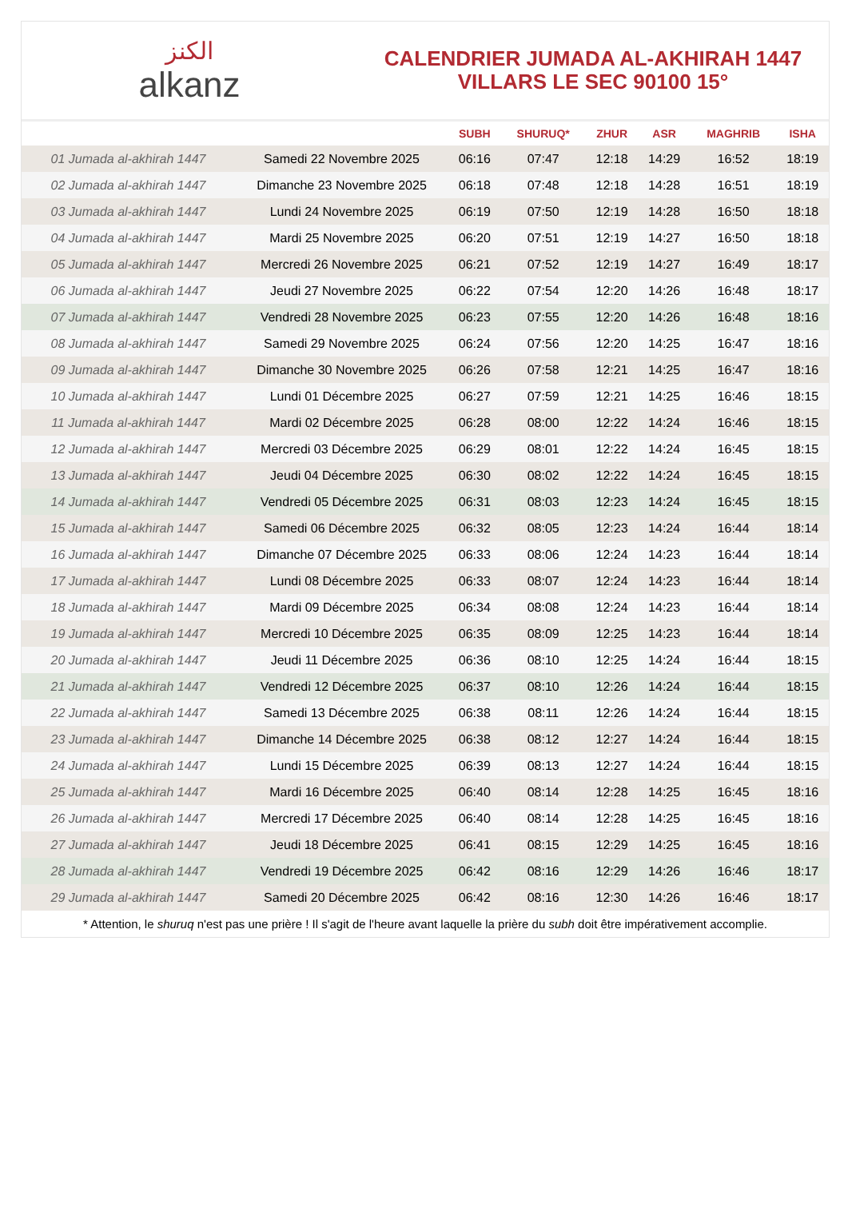ﺍﻟﻜﻨﺰ
alkanz
CALENDRIER JUMADA AL-AKHIRAH 1447
VILLARS LE SEC 90100 15°
| | | SUBH | SHURUQ* | ZHUR | ASR | MAGHRIB | ISHA |
| --- | --- | --- | --- | --- | --- | --- | --- |
| 01 Jumada al-akhirah 1447 | Samedi 22 Novembre 2025 | 06:16 | 07:47 | 12:18 | 14:29 | 16:52 | 18:19 |
| 02 Jumada al-akhirah 1447 | Dimanche 23 Novembre 2025 | 06:18 | 07:48 | 12:18 | 14:28 | 16:51 | 18:19 |
| 03 Jumada al-akhirah 1447 | Lundi 24 Novembre 2025 | 06:19 | 07:50 | 12:19 | 14:28 | 16:50 | 18:18 |
| 04 Jumada al-akhirah 1447 | Mardi 25 Novembre 2025 | 06:20 | 07:51 | 12:19 | 14:27 | 16:50 | 18:18 |
| 05 Jumada al-akhirah 1447 | Mercredi 26 Novembre 2025 | 06:21 | 07:52 | 12:19 | 14:27 | 16:49 | 18:17 |
| 06 Jumada al-akhirah 1447 | Jeudi 27 Novembre 2025 | 06:22 | 07:54 | 12:20 | 14:26 | 16:48 | 18:17 |
| 07 Jumada al-akhirah 1447 | Vendredi 28 Novembre 2025 | 06:23 | 07:55 | 12:20 | 14:26 | 16:48 | 18:16 |
| 08 Jumada al-akhirah 1447 | Samedi 29 Novembre 2025 | 06:24 | 07:56 | 12:20 | 14:25 | 16:47 | 18:16 |
| 09 Jumada al-akhirah 1447 | Dimanche 30 Novembre 2025 | 06:26 | 07:58 | 12:21 | 14:25 | 16:47 | 18:16 |
| 10 Jumada al-akhirah 1447 | Lundi 01 Décembre 2025 | 06:27 | 07:59 | 12:21 | 14:25 | 16:46 | 18:15 |
| 11 Jumada al-akhirah 1447 | Mardi 02 Décembre 2025 | 06:28 | 08:00 | 12:22 | 14:24 | 16:46 | 18:15 |
| 12 Jumada al-akhirah 1447 | Mercredi 03 Décembre 2025 | 06:29 | 08:01 | 12:22 | 14:24 | 16:45 | 18:15 |
| 13 Jumada al-akhirah 1447 | Jeudi 04 Décembre 2025 | 06:30 | 08:02 | 12:22 | 14:24 | 16:45 | 18:15 |
| 14 Jumada al-akhirah 1447 | Vendredi 05 Décembre 2025 | 06:31 | 08:03 | 12:23 | 14:24 | 16:45 | 18:15 |
| 15 Jumada al-akhirah 1447 | Samedi 06 Décembre 2025 | 06:32 | 08:05 | 12:23 | 14:24 | 16:44 | 18:14 |
| 16 Jumada al-akhirah 1447 | Dimanche 07 Décembre 2025 | 06:33 | 08:06 | 12:24 | 14:23 | 16:44 | 18:14 |
| 17 Jumada al-akhirah 1447 | Lundi 08 Décembre 2025 | 06:33 | 08:07 | 12:24 | 14:23 | 16:44 | 18:14 |
| 18 Jumada al-akhirah 1447 | Mardi 09 Décembre 2025 | 06:34 | 08:08 | 12:24 | 14:23 | 16:44 | 18:14 |
| 19 Jumada al-akhirah 1447 | Mercredi 10 Décembre 2025 | 06:35 | 08:09 | 12:25 | 14:23 | 16:44 | 18:14 |
| 20 Jumada al-akhirah 1447 | Jeudi 11 Décembre 2025 | 06:36 | 08:10 | 12:25 | 14:24 | 16:44 | 18:15 |
| 21 Jumada al-akhirah 1447 | Vendredi 12 Décembre 2025 | 06:37 | 08:10 | 12:26 | 14:24 | 16:44 | 18:15 |
| 22 Jumada al-akhirah 1447 | Samedi 13 Décembre 2025 | 06:38 | 08:11 | 12:26 | 14:24 | 16:44 | 18:15 |
| 23 Jumada al-akhirah 1447 | Dimanche 14 Décembre 2025 | 06:38 | 08:12 | 12:27 | 14:24 | 16:44 | 18:15 |
| 24 Jumada al-akhirah 1447 | Lundi 15 Décembre 2025 | 06:39 | 08:13 | 12:27 | 14:24 | 16:44 | 18:15 |
| 25 Jumada al-akhirah 1447 | Mardi 16 Décembre 2025 | 06:40 | 08:14 | 12:28 | 14:25 | 16:45 | 18:16 |
| 26 Jumada al-akhirah 1447 | Mercredi 17 Décembre 2025 | 06:40 | 08:14 | 12:28 | 14:25 | 16:45 | 18:16 |
| 27 Jumada al-akhirah 1447 | Jeudi 18 Décembre 2025 | 06:41 | 08:15 | 12:29 | 14:25 | 16:45 | 18:16 |
| 28 Jumada al-akhirah 1447 | Vendredi 19 Décembre 2025 | 06:42 | 08:16 | 12:29 | 14:26 | 16:46 | 18:17 |
| 29 Jumada al-akhirah 1447 | Samedi 20 Décembre 2025 | 06:42 | 08:16 | 12:30 | 14:26 | 16:46 | 18:17 |
* Attention, le shuruq n'est pas une prière ! Il s'agit de l'heure avant laquelle la prière du subh doit être impérativement accomplie.